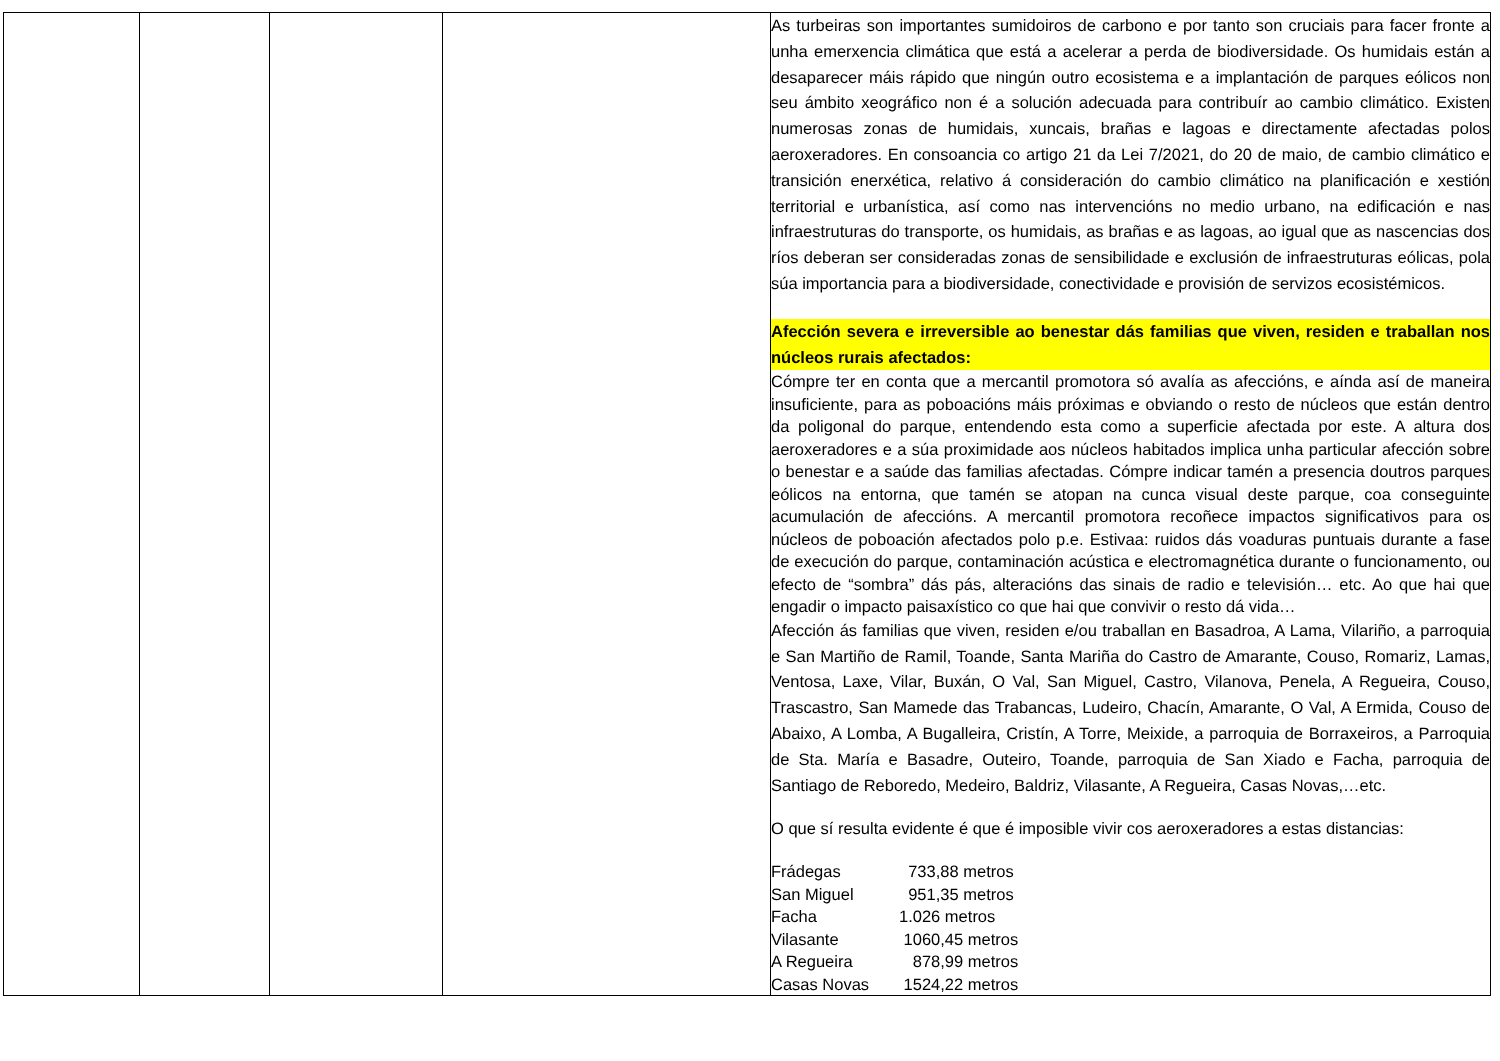| | | | | As turbeiras son importantes sumidoiros de carbono e por tanto son cruciais para facer fronte a unha emerxencia climática que está a acelerar a perda de biodiversidade. Os humidais están a desaparecer máis rápido que ningún outro ecosistema e a implantación de parques eólicos non seu ámbito xeográfico non é a solución adecuada para contribuír ao cambio climático. Existen numerosas zonas de humidais, xuncais, brañas e lagoas e directamente afectadas polos aeroxeradores. En consoancia co artigo 21 da Lei 7/2021, do 20 de maio, de cambio climático e transición enerxética, relativo á consideración do cambio climático na planificación e xestión territorial e urbanística, así como nas intervencións no medio urbano, na edificación e nas infraestruturas do transporte, os humidais, as brañas e as lagoas, ao igual que as nascencias dos ríos deberan ser consideradas zonas de sensibilidade e exclusión de infraestruturas eólicas, pola súa importancia para a biodiversidade, conectividade e provisión de servizos ecosistémicos. Afección severa e irreversible ao benestar dás familias que viven, residen e traballan nos núcleos rurais afectados: Cómpre ter en conta que a mercantil promotora só avalía as afeccións, e aínda así de maneira insuficiente, para as poboacións máis próximas e obviando o resto de núcleos que están dentro da poligonal do parque, entendendo esta como a superficie afectada por este. A altura dos aeroxeradores e a súa proximidade aos núcleos habitados implica unha particular afección sobre o benestar e a saúde das familias afectadas. Cómpre indicar tamén a presencia doutros parques eólicos na entorna, que tamén se atopan na cunca visual deste parque, coa conseguinte acumulación de afeccións. A mercantil promotora recoñece impactos significativos para os núcleos de poboación afectados polo p.e. Estivaa: ruidos dás voaduras puntuais durante a fase de execución do parque, contaminación acústica e electromagnética durante o funcionamento, ou efecto de “sombra” dás pás, alteracións das sinais de radio e televisión… etc. Ao que hai que engadir o impacto paisaxístico co que hai que convivir o resto dá vida… Afección ás familias que viven, residen e/ou traballan en Basadroa, A Lama, Vilariño, a parroquia e San Martiño de Ramil, Toande, Santa Mariña do Castro de Amarante, Couso, Romariz, Lamas, Ventosa, Laxe, Vilar, Buxán, O Val, San Miguel, Castro, Vilanova, Penela, A Regueira, Couso, Trascastro, San Mamede das Trabancas, Ludeiro, Chacín, Amarante, O Val, A Ermida, Couso de Abaixo, A Lomba, A Bugalleira, Cristín, A Torre, Meixide, a parroquia de Borraxeiros, a Parroquia de Sta. María e Basadre, Outeiro, Toande, parroquia de San Xiado e Facha, parroquia de Santiago de Reboredo, Medeiro, Baldriz, Vilasante, A Regueira, Casas Novas,…etc. O que sí resulta evidente é que é imposible vivir cos aeroxeradores a estas distancias: / Frádegas / 733,88 metros / / San Miguel / 951,35 metros / / Facha / 1.026 metros / / Vilasante / 1060,45 metros / / A Regueira / 878,99 metros / / Casas Novas / 1524,22 metros / |